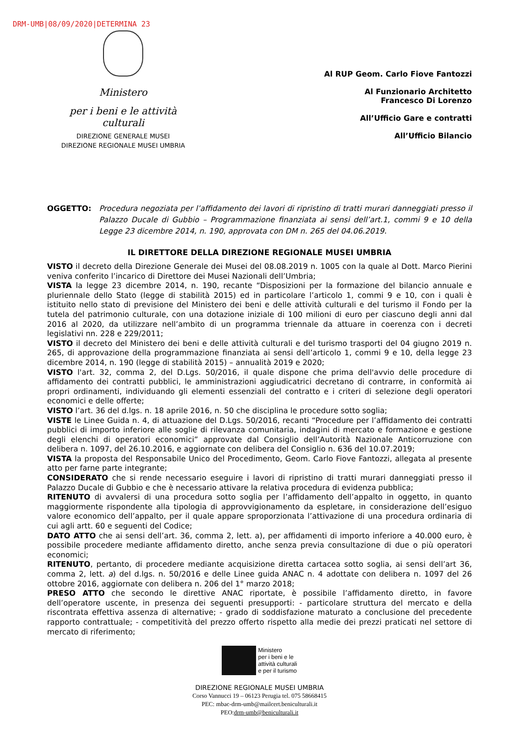DRM-UMB|08/09/2020|DETERMINA 23
Ministero
per i beni e le attività culturali
DIREZIONE GENERALE MUSEI
DIREZIONE REGIONALE MUSEI UMBRIA
Al RUP Geom. Carlo Fiove Fantozzi
Al Funzionario Architetto
Francesco Di Lorenzo
All’Ufficio Gare e contratti
All’Ufficio Bilancio
OGGETTO: Procedura negoziata per l’affidamento dei lavori di ripristino di tratti murari danneggiati presso il Palazzo Ducale di Gubbio – Programmazione finanziata ai sensi dell’art.1, commi 9 e 10 della Legge 23 dicembre 2014, n. 190, approvata con DM n. 265 del 04.06.2019.
IL DIRETTORE DELLA DIREZIONE REGIONALE MUSEI UMBRIA
VISTO il decreto della Direzione Generale dei Musei del 08.08.2019 n. 1005 con la quale al Dott. Marco Pierini veniva conferito l’incarico di Direttore dei Musei Nazionali dell’Umbria;
VISTA la legge 23 dicembre 2014, n. 190, recante “Disposizioni per la formazione del bilancio annuale e pluriennale dello Stato (legge di stabilità 2015) ed in particolare l’articolo 1, commi 9 e 10, con i quali è istituito nello stato di previsione del Ministero dei beni e delle attività culturali e del turismo il Fondo per la tutela del patrimonio culturale, con una dotazione iniziale di 100 milioni di euro per ciascuno degli anni dal 2016 al 2020, da utilizzare nell’ambito di un programma triennale da attuare in coerenza con i decreti legislativi nn. 228 e 229/2011;
VISTO il decreto del Ministero dei beni e delle attività culturali e del turismo trasporti del 04 giugno 2019 n. 265, di approvazione della programmazione finanziata ai sensi dell’articolo 1, commi 9 e 10, della legge 23 dicembre 2014, n. 190 (legge di stabilità 2015) – annualità 2019 e 2020;
VISTO l'art. 32, comma 2, del D.Lgs. 50/2016, il quale dispone che prima dell'avvio delle procedure di affidamento dei contratti pubblici, le amministrazioni aggiudicatrici decretano di contrarre, in conformità ai propri ordinamenti, individuando gli elementi essenziali del contratto e i criteri di selezione degli operatori economici e delle offerte;
VISTO l’art. 36 del d.lgs. n. 18 aprile 2016, n. 50 che disciplina le procedure sotto soglia;
VISTE le Linee Guida n. 4, di attuazione del D.Lgs. 50/2016, recanti “Procedure per l’affidamento dei contratti pubblici di importo inferiore alle soglie di rilevanza comunitaria, indagini di mercato e formazione e gestione degli elenchi di operatori economici” approvate dal Consiglio dell’Autorità Nazionale Anticorruzione con delibera n. 1097, del 26.10.2016, e aggiornate con delibera del Consiglio n. 636 del 10.07.2019;
VISTA la proposta del Responsabile Unico del Procedimento, Geom. Carlo Fiove Fantozzi, allegata al presente atto per farne parte integrante;
CONSIDERATO che si rende necessario eseguire i lavori di ripristino di tratti murari danneggiati presso il Palazzo Ducale di Gubbio e che è necessario attivare la relativa procedura di evidenza pubblica;
RITENUTO di avvalersi di una procedura sotto soglia per l’affidamento dell’appalto in oggetto, in quanto maggiormente rispondente alla tipologia di approvvigionamento da espletare, in considerazione dell’esiguo valore economico dell’appalto, per il quale appare sproporzionata l’attivazione di una procedura ordinaria di cui agli artt. 60 e seguenti del Codice;
DATO ATTO che ai sensi dell’art. 36, comma 2, lett. a), per affidamenti di importo inferiore a 40.000 euro, è possibile procedere mediante affidamento diretto, anche senza previa consultazione di due o più operatori economici;
RITENUTO, pertanto, di procedere mediante acquisizione diretta cartacea sotto soglia, ai sensi dell’art 36, comma 2, lett. a) del d.lgs. n. 50/2016 e delle Linee guida ANAC n. 4 adottate con delibera n. 1097 del 26 ottobre 2016, aggiornate con delibera n. 206 del 1° marzo 2018;
PRESO ATTO che secondo le direttive ANAC riportate, è possibile l’affidamento diretto, in favore dell’operatore uscente, in presenza dei seguenti presupporti: - particolare struttura del mercato e della riscontrata effettiva assenza di alternative; - grado di soddisfazione maturato a conclusione del precedente rapporto contrattuale; - competitività del prezzo offerto rispetto alla medie dei prezzi praticati nel settore di mercato di riferimento;
Ministero
per i beni e le
attività culturali
e per il turismo
DIREZIONE REGIONALE MUSEI UMBRIA
Corso Vannucci 19 – 06123 Perugia tel. 075 58668415
PEC: mbac-drm-umb@mailcert.beniculturali.it
PEO:drm-umb@beniculturali.it